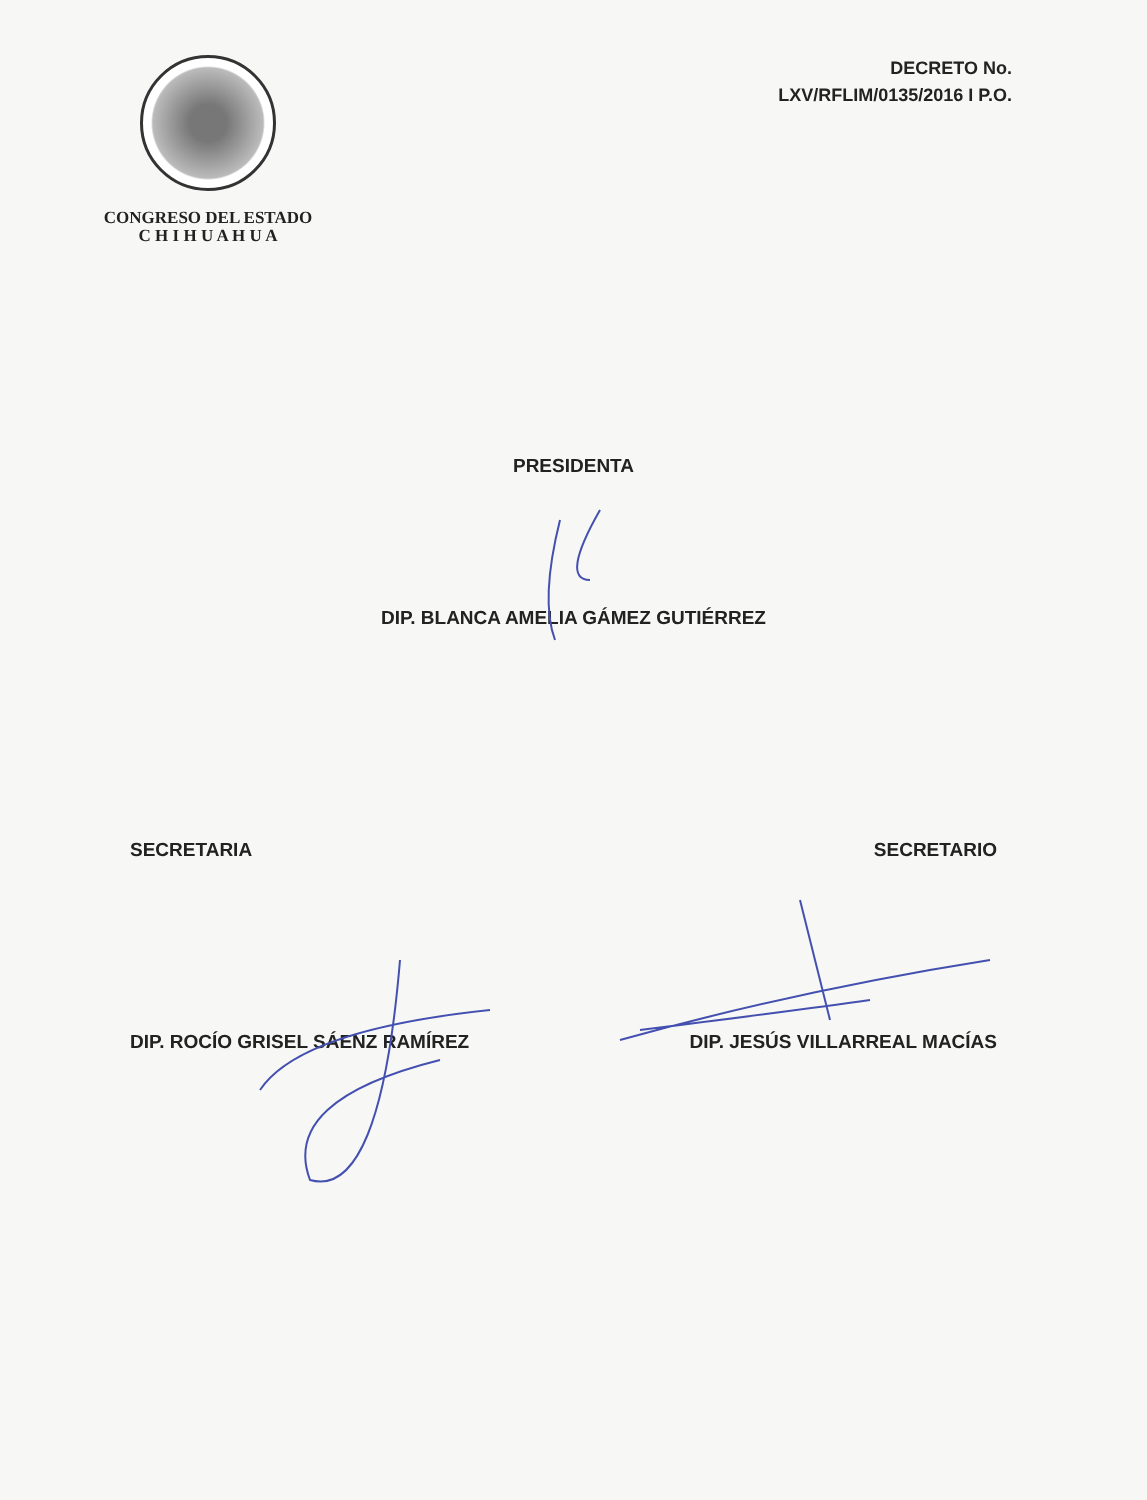CONGRESO DEL ESTADO
C H I H U A H U A
DECRETO No.
LXV/RFLIM/0135/2016 I P.O.
PRESIDENTA
DIP. BLANCA AMELIA GÁMEZ GUTIÉRREZ
SECRETARIA SECRETARIO
DIP. ROCÍO GRISEL SÁENZ RAMÍREZ
DIP. JESÚS VILLARREAL MACÍAS